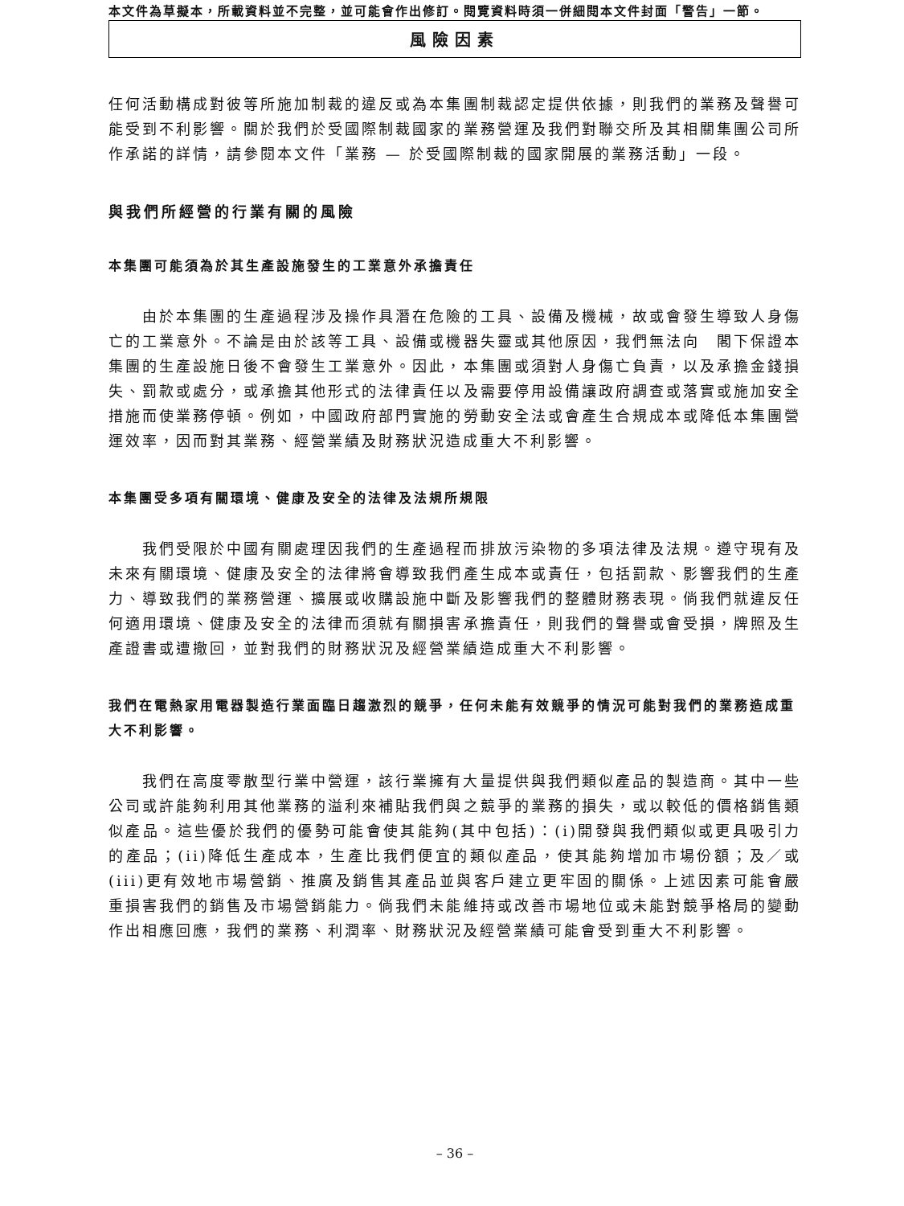本文件為草擬本，所載資料並不完整，並可能會作出修訂。閱覽資料時須一併細閱本文件封面「警告」一節。
風險因素
任何活動構成對彼等所施加制裁的違反或為本集團制裁認定提供依據，則我們的業務及聲譽可能受到不利影響。關於我們於受國際制裁國家的業務營運及我們對聯交所及其相關集團公司所作承諾的詳情，請參閱本文件「業務 — 於受國際制裁的國家開展的業務活動」一段。
與我們所經營的行業有關的風險
本集團可能須為於其生產設施發生的工業意外承擔責任
由於本集團的生產過程涉及操作具潛在危險的工具、設備及機械，故或會發生導致人身傷亡的工業意外。不論是由於該等工具、設備或機器失靈或其他原因，我們無法向　閣下保證本集團的生產設施日後不會發生工業意外。因此，本集團或須對人身傷亡負責，以及承擔金錢損失、罰款或處分，或承擔其他形式的法律責任以及需要停用設備讓政府調查或落實或施加安全措施而使業務停頓。例如，中國政府部門實施的勞動安全法或會產生合規成本或降低本集團營運效率，因而對其業務、經營業績及財務狀況造成重大不利影響。
本集團受多項有關環境、健康及安全的法律及法規所規限
我們受限於中國有關處理因我們的生產過程而排放污染物的多項法律及法規。遵守現有及未來有關環境、健康及安全的法律將會導致我們產生成本或責任，包括罰款、影響我們的生產力、導致我們的業務營運、擴展或收購設施中斷及影響我們的整體財務表現。倘我們就違反任何適用環境、健康及安全的法律而須就有關損害承擔責任，則我們的聲譽或會受損，牌照及生產證書或遭撤回，並對我們的財務狀況及經營業績造成重大不利影響。
我們在電熱家用電器製造行業面臨日趨激烈的競爭，任何未能有效競爭的情況可能對我們的業務造成重大不利影響。
我們在高度零散型行業中營運，該行業擁有大量提供與我們類似產品的製造商。其中一些公司或許能夠利用其他業務的溢利來補貼我們與之競爭的業務的損失，或以較低的價格銷售類似產品。這些優於我們的優勢可能會使其能夠(其中包括)：(i)開發與我們類似或更具吸引力的產品；(ii)降低生產成本，生產比我們便宜的類似產品，使其能夠增加市場份額；及／或(iii)更有效地市場營銷、推廣及銷售其產品並與客戶建立更牢固的關係。上述因素可能會嚴重損害我們的銷售及市場營銷能力。倘我們未能維持或改善市場地位或未能對競爭格局的變動作出相應回應，我們的業務、利潤率、財務狀況及經營業績可能會受到重大不利影響。
– 36 –